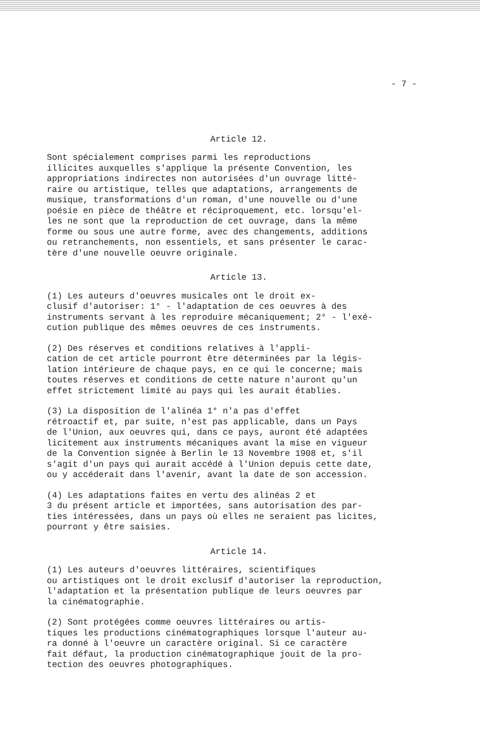- 7 -
Article 12.
Sont spécialement comprises parmi les reproductions illicites auxquelles s'applique la présente Convention, les appropriations indirectes non autorisées d'un ouvrage litté- raire ou artistique, telles que adaptations, arrangements de musique, transformations d'un roman, d'une nouvelle ou d'une poésie en pièce de théâtre et réciproquement, etc. lorsqu'el- les ne sont que la reproduction de cet ouvrage, dans la même forme ou sous une autre forme, avec des changements, additions ou retranchements, non essentiels, et sans présenter le carac- tère d'une nouvelle oeuvre originale.
Article 13.
(1) Les auteurs d'oeuvres musicales ont le droit ex- clusif d'autoriser: 1° - l'adaptation de ces oeuvres à des instruments servant à les reproduire mécaniquement; 2° - l'exé- cution publique des mêmes oeuvres de ces instruments.
(2) Des réserves et conditions relatives à l'appli- cation de cet article pourront être déterminées par la légis- lation intérieure de chaque pays, en ce qui le concerne; mais toutes réserves et conditions de cette nature n'auront qu'un effet strictement limité au pays qui les aurait établies.
(3) La disposition de l'alinéa 1° n'a pas d'effet rétroactif et, par suite, n'est pas applicable, dans un Pays de l'Union, aux oeuvres qui, dans ce pays, auront été adaptées licitement aux instruments mécaniques avant la mise en vigueur de la Convention signée à Berlin le 13 Novembre 1908 et, s'il s'agit d'un pays qui aurait accédé à l'Union depuis cette date, ou y accéderait dans l'avenir, avant la date de son accession.
(4) Les adaptations faites en vertu des alinéas 2 et 3 du présent article et importées, sans autorisation des par- ties intéressées, dans un pays où elles ne seraient pas licites, pourront y être saisies.
Article 14.
(1) Les auteurs d'oeuvres littéraires, scientifiques ou artistiques ont le droit exclusif d'autoriser la reproduction, l'adaptation et la présentation publique de leurs oeuvres par la cinématographie.
(2) Sont protégées comme oeuvres littéraires ou artis- tiques les productions cinématographiques lorsque l'auteur au- ra donné à l'oeuvre un caractère original. Si ce caractère fait défaut, la production cinématographique jouit de la pro- tection des oeuvres photographiques.